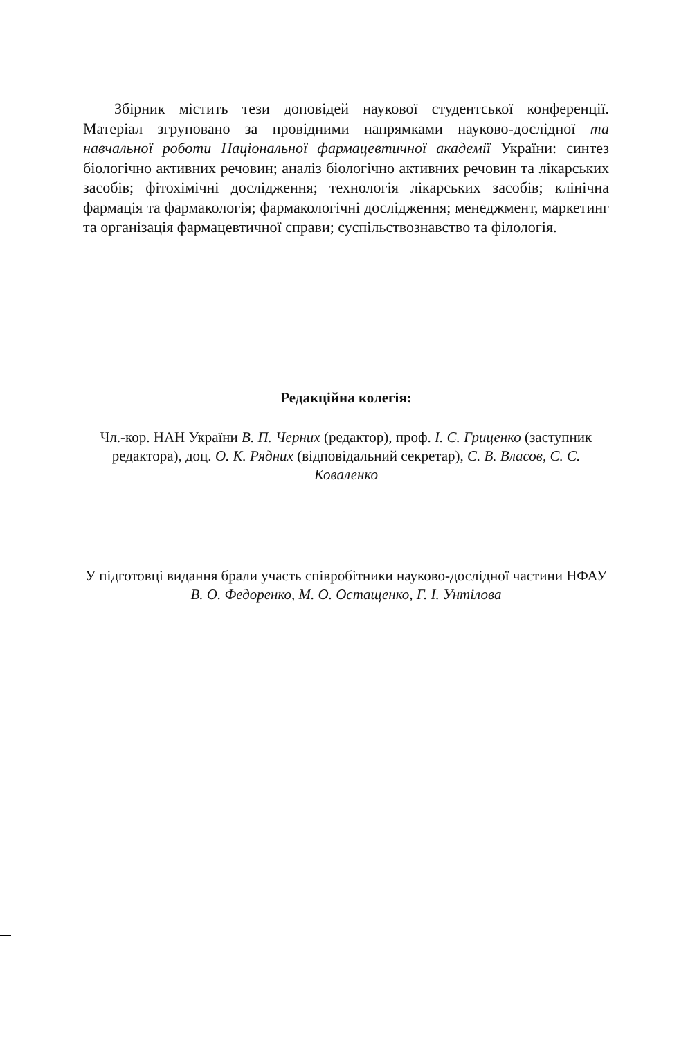Збірник містить тези доповідей наукової студентської конференції. Матеріал згруповано за провідними напрямками науково-дослідної та навчальної роботи Національної фармацевтичної академії України: синтез біологічно активних речовин; аналіз біологічно активних речовин та лікарських засобів; фітохімічні дослідження; технологія лікарських засобів; клінічна фармація та фармакологія; фармакологічні дослідження; менеджмент, маркетинг та організація фармацевтичної справи; суспільствознавство та філологія.
Редакційна колегія:
Чл.-кор. НАН України В. П. Черних (редактор), проф. І. С. Гриценко (заступник редактора), доц. О. К. Рядних (відповідальний секретар), С. В. Власов, С. С. Коваленко
У підготовці видання брали участь співробітники науково-дослідної частини НФАУ В. О. Федоренко, М. О. Остащенко, Г. І. Унтілова